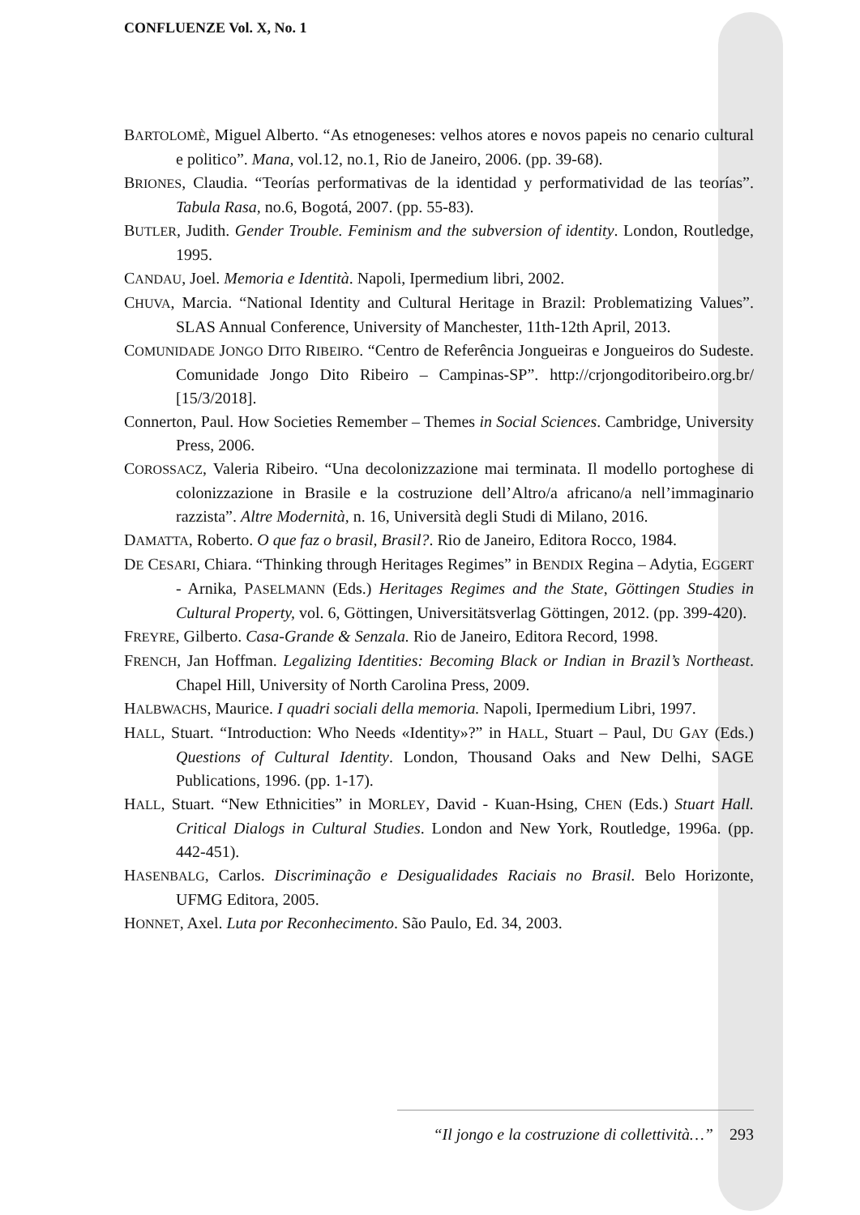CONFLUENZE Vol. X, No. 1
BARTOLOMÈ, Miguel Alberto. “As etnogeneses: velhos atores e novos papeis no cenario cultural e politico”. Mana, vol.12, no.1, Rio de Janeiro, 2006. (pp. 39-68).
BRIONES, Claudia. “Teorías performativas de la identidad y performatividad de las teorías”. Tabula Rasa, no.6, Bogotá, 2007. (pp. 55-83).
BUTLER, Judith. Gender Trouble. Feminism and the subversion of identity. London, Routledge, 1995.
CANDAU, Joel. Memoria e Identità. Napoli, Ipermedium libri, 2002.
CHUVA, Marcia. “National Identity and Cultural Heritage in Brazil: Problematizing Values”. SLAS Annual Conference, University of Manchester, 11th-12th April, 2013.
COMUNIDADE JONGO DITO RIBEIRO. “Centro de Referência Jongueiras e Jongueiros do Sudeste. Comunidade Jongo Dito Ribeiro – Campinas-SP”. http://crjongoditoribeiro.org.br/ [15/3/2018].
Connerton, Paul. How Societies Remember – Themes in Social Sciences. Cambridge, University Press, 2006.
COROSSACZ, Valeria Ribeiro. “Una decolonizzazione mai terminata. Il modello portoghese di colonizzazione in Brasile e la costruzione dell’Altro/a africano/a nell’immaginario razzista”. Altre Modernità, n. 16, Università degli Studi di Milano, 2016.
DAMATTA, Roberto. O que faz o brasil, Brasil?. Rio de Janeiro, Editora Rocco, 1984.
DE CESARI, Chiara. “Thinking through Heritages Regimes” in BENDIX Regina – Adytia, EGGERT - Arnika, PASELMANN (Eds.) Heritages Regimes and the State, Göttingen Studies in Cultural Property, vol. 6, Göttingen, Universitätsverlag Göttingen, 2012. (pp. 399-420).
FREYRE, Gilberto. Casa-Grande & Senzala. Rio de Janeiro, Editora Record, 1998.
FRENCH, Jan Hoffman. Legalizing Identities: Becoming Black or Indian in Brazil’s Northeast. Chapel Hill, University of North Carolina Press, 2009.
HALBWACHS, Maurice. I quadri sociali della memoria. Napoli, Ipermedium Libri, 1997.
HALL, Stuart. “Introduction: Who Needs «Identity»?” in HALL, Stuart – Paul, DU GAY (Eds.) Questions of Cultural Identity. London, Thousand Oaks and New Delhi, SAGE Publications, 1996. (pp. 1-17).
HALL, Stuart. “New Ethnicities” in MORLEY, David - Kuan-Hsing, CHEN (Eds.) Stuart Hall. Critical Dialogs in Cultural Studies. London and New York, Routledge, 1996a. (pp. 442-451).
HASENBALG, Carlos. Discriminação e Desigualidades Raciais no Brasil. Belo Horizonte, UFMG Editora, 2005.
HONNET, Axel. Luta por Reconhecimento. São Paulo, Ed. 34, 2003.
“Il jongo e la costruzione di collettività…” 293